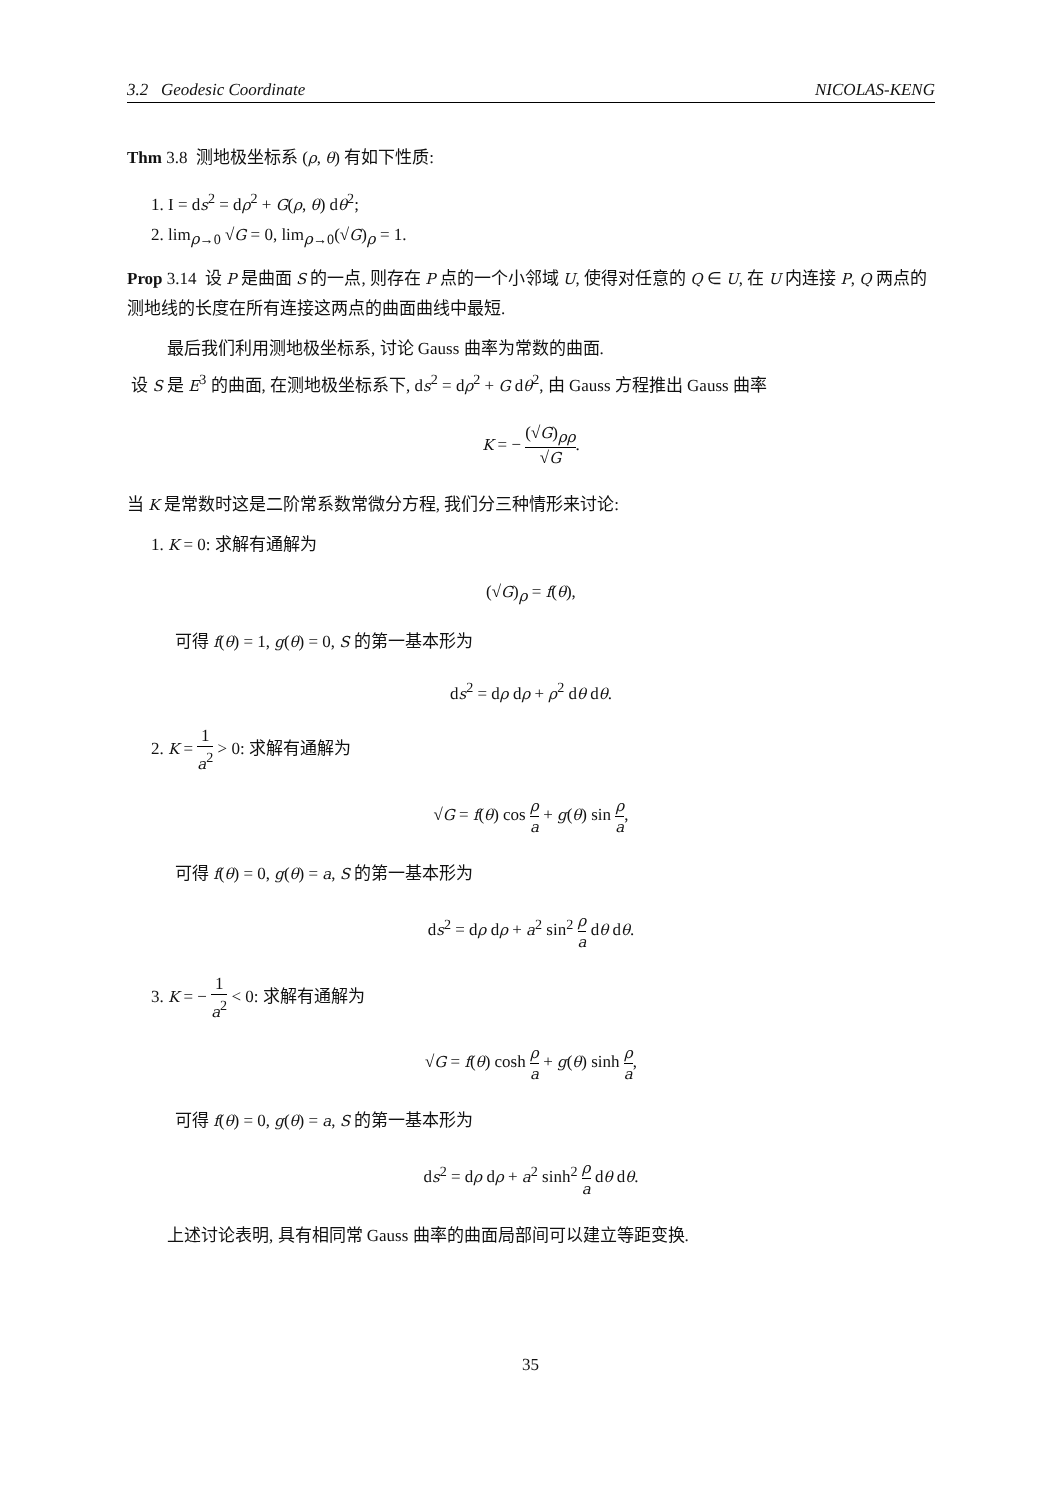3.2 Geodesic Coordinate NICOLAS-KENG
Thm 3.8 测地极坐标系 (ρ, θ) 有如下性质:
1. I = ds<sup>2</sup> = dρ<sup>2</sup> + G(ρ, θ) dθ<sup>2</sup>;
2. lim<sub>ρ→0</sub> √G = 0, lim<sub>ρ→0</sub>(√G)<sub>ρ</sub> = 1.
Prop 3.14 设 P 是曲面 S 的一点, 则存在 P 点的一个小邻域 U, 使得对任意的 Q ∈ U, 在 U 内连接 P, Q 两点的测地线的长度在所有连接这两点的曲面曲线中最短.
最后我们利用测地极坐标系, 讨论 Gauss 曲率为常数的曲面.
设 S 是 E<sup>3</sup> 的曲面, 在测地极坐标系下, ds<sup>2</sup> = dρ<sup>2</sup> + G dθ<sup>2</sup>, 由 Gauss 方程推出 Gauss 曲率
K = − (√G)<sub>ρρ</sub> √G.
当 K 是常数时这是二阶常系数常微分方程, 我们分三种情形来讨论:
1. K = 0: 求解有通解为
(√G)<sub>ρ</sub> = f(θ),
可得 f(θ) = 1, g(θ) = 0, S 的第一基本形为
ds<sup>2</sup> = dρ dρ + ρ<sup>2</sup> dθ dθ.
2. K = 1 a<sup>2</sup> > 0: 求解有通解为
√G = f(θ) cos ρ a + g(θ) sin ρ a,
可得 f(θ) = 0, g(θ) = a, S 的第一基本形为
ds<sup>2</sup> = dρ dρ + a<sup>2</sup> sin<sup>2</sup> ρ a dθ dθ.
3. K = − 1 a<sup>2</sup> < 0: 求解有通解为
√G = f(θ) cosh ρ a + g(θ) sinh ρ a,
可得 f(θ) = 0, g(θ) = a, S 的第一基本形为
ds<sup>2</sup> = dρ dρ + a<sup>2</sup> sinh<sup>2</sup> ρ a dθ dθ.
上述讨论表明, 具有相同常 Gauss 曲率的曲面局部间可以建立等距变换.
35